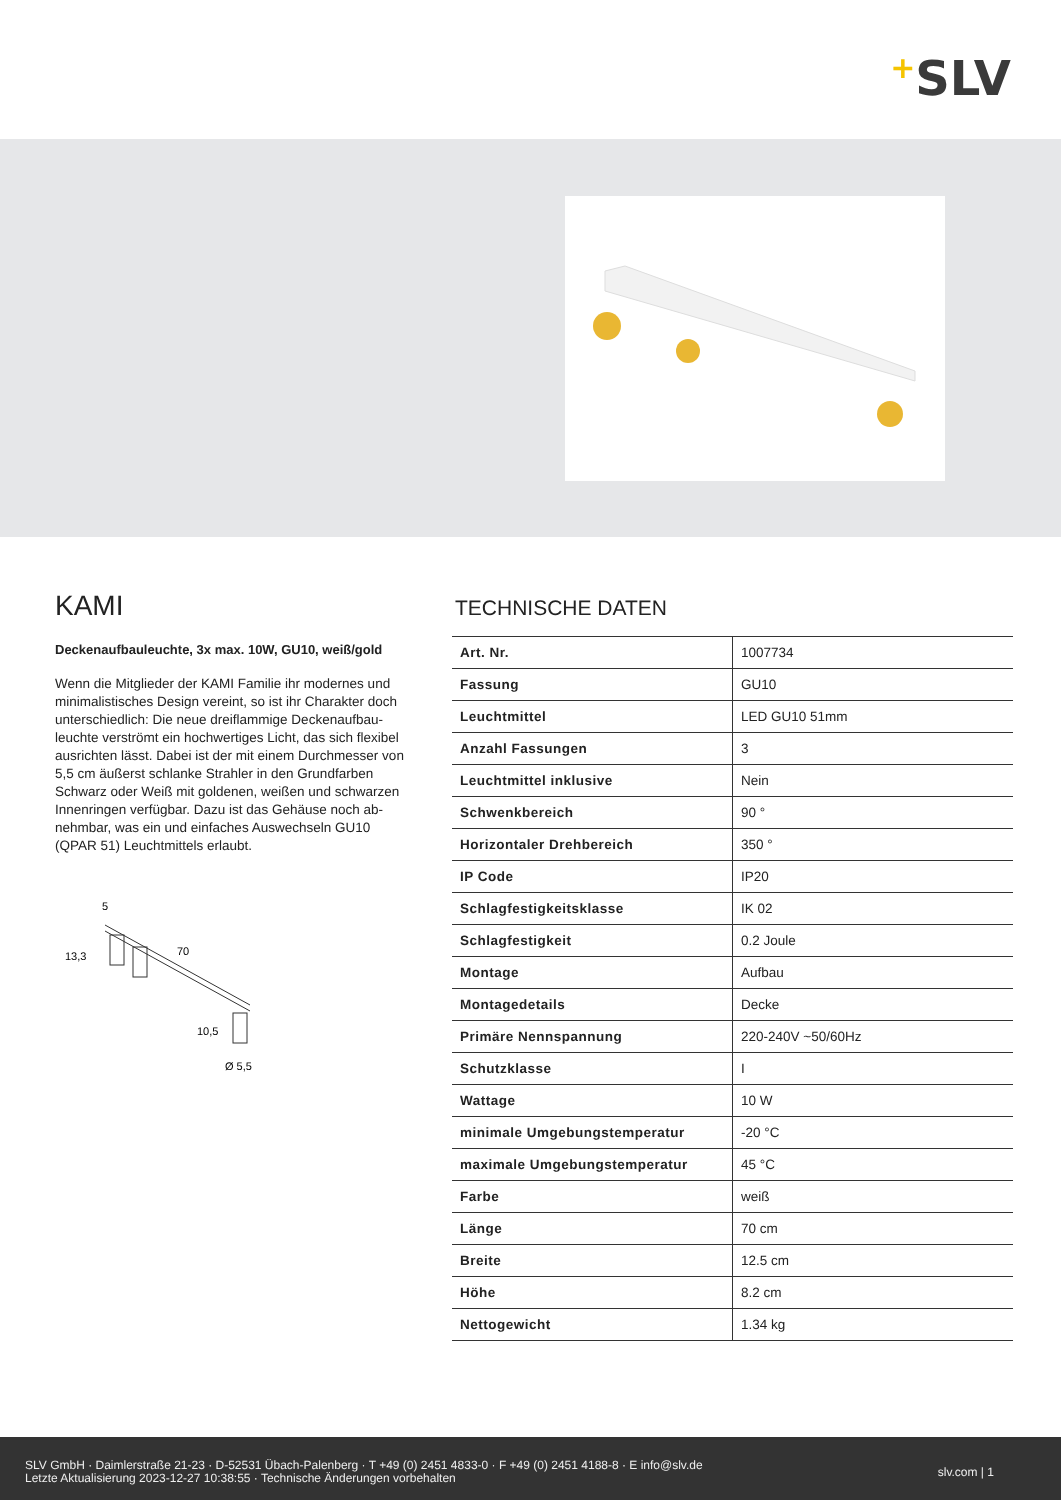+SLV
KAMI
Deckenaufbauleuchte, 3x max. 10W, GU10, weiß/gold
Wenn die Mitglieder der KAMI Familie ihr modernes und minimalistisches Design vereint, so ist ihr Charakter doch unterschiedlich: Die neue dreiflammige Deckenaufbau-leuchte verströmt ein hochwertiges Licht, das sich flexibel ausrichten lässt. Dabei ist der mit einem Durchmesser von 5,5 cm äußerst schlanke Strahler in den Grundfarben Schwarz oder Weiß mit goldenen, weißen und schwarzen Innenringen verfügbar. Dazu ist das Gehäuse noch ab-nehmbar, was ein und einfaches Auswechseln GU10 (QPAR 51) Leuchtmittels erlaubt.
5
13,3
70
10,5
Ø 5,5
TECHNISCHE DATEN
| Art. Nr. | 1007734 |
| Fassung | GU10 |
| Leuchtmittel | LED GU10 51mm |
| Anzahl Fassungen | 3 |
| Leuchtmittel inklusive | Nein |
| Schwenkbereich | 90 ° |
| Horizontaler Drehbereich | 350 ° |
| IP Code | IP20 |
| Schlagfestigkeitsklasse | IK 02 |
| Schlagfestigkeit | 0.2 Joule |
| Montage | Aufbau |
| Montagedetails | Decke |
| Primäre Nennspannung | 220-240V ~50/60Hz |
| Schutzklasse | I |
| Wattage | 10 W |
| minimale Umgebungstemperatur | -20 °C |
| maximale Umgebungstemperatur | 45 °C |
| Farbe | weiß |
| Länge | 70 cm |
| Breite | 12.5 cm |
| Höhe | 8.2 cm |
| Nettogewicht | 1.34 kg |
SLV GmbH · Daimlerstraße 21-23 · D-52531 Übach-Palenberg · T +49 (0) 2451 4833-0 · F +49 (0) 2451 4188-8 · E info@slv.de
Letzte Aktualisierung 2023-12-27 10:38:55 · Technische Änderungen vorbehalten
slv.com | 1